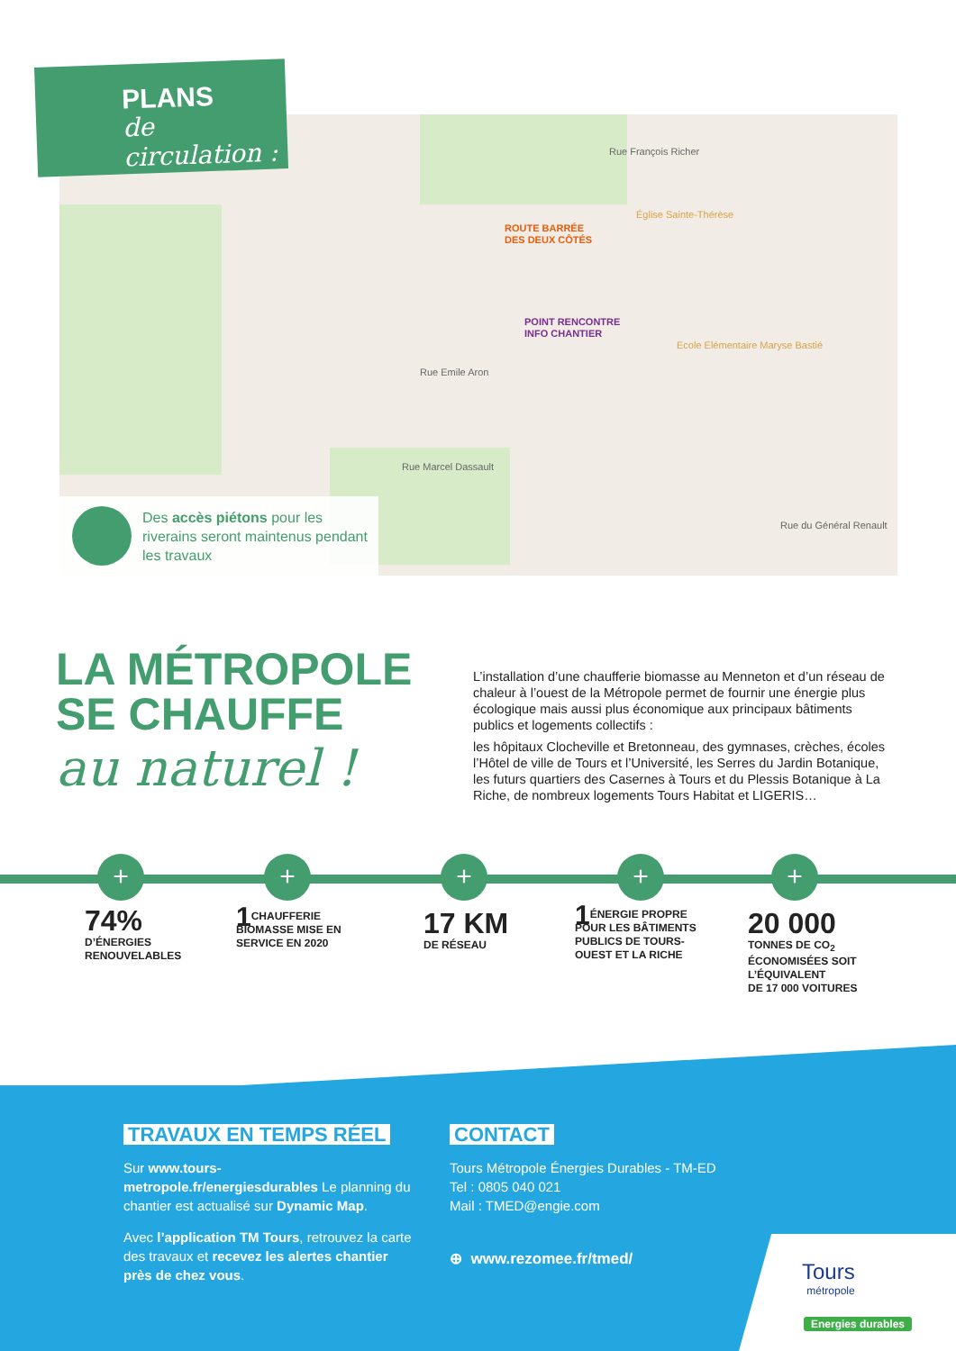ROUTE BARRÉE
DES DEUX CÔTÉS
POINT RENCONTRE
INFO CHANTIER
Rue François Richer
Église Sainte-Thérèse
Ecole Elémentaire Maryse Bastié
Rue Emile Aron
Rue Marcel Dassault
Rue du Général Renault
PLANS
de circulation :
Des accès piétons pour les riverains seront maintenus pendant les travaux
LA MÉTROPOLE
SE CHAUFFE
au naturel !
L’installation d’une chaufferie biomasse au Menneton et d’un réseau de chaleur à l’ouest de la Métropole permet de fournir une énergie plus écologique mais aussi plus économique aux principaux bâtiments publics et logements collectifs :
les hôpitaux Clocheville et Bretonneau, des gymnases, crèches, écoles l’Hôtel de ville de Tours et l’Université, les Serres du Jardin Botanique, les futurs quartiers des Casernes à Tours et du Plessis Botanique à La Riche, de nombreux logements Tours Habitat et LIGERIS…
+ + + + +
74%
D’ÉNERGIES
RENOUVELABLES
1 CHAUFFERIE
BIOMASSE MISE EN
SERVICE EN 2020
17 KM
DE RÉSEAU
1 ÉNERGIE PROPRE
POUR LES BÂTIMENTS
PUBLICS DE TOURS-
OUEST ET LA RICHE
20 000
TONNES DE CO<sub>2</sub>
ÉCONOMISÉES SOIT
L’ÉQUIVALENT
DE 17 000 VOITURES
TRAVAUX EN TEMPS RÉEL
Sur www.tours-metropole.fr/energiesdurables Le planning du chantier est actualisé sur Dynamic Map.
Avec l’application TM Tours, retrouvez la carte des travaux et recevez les alertes chantier près de chez vous.
CONTACT
Tours Métropole Énergies Durables - TM-ED
Tel : 0805 040 021
Mail : TMED@engie.com
⊕ www.rezomee.fr/tmed/
Tours
métropole
Energies durables